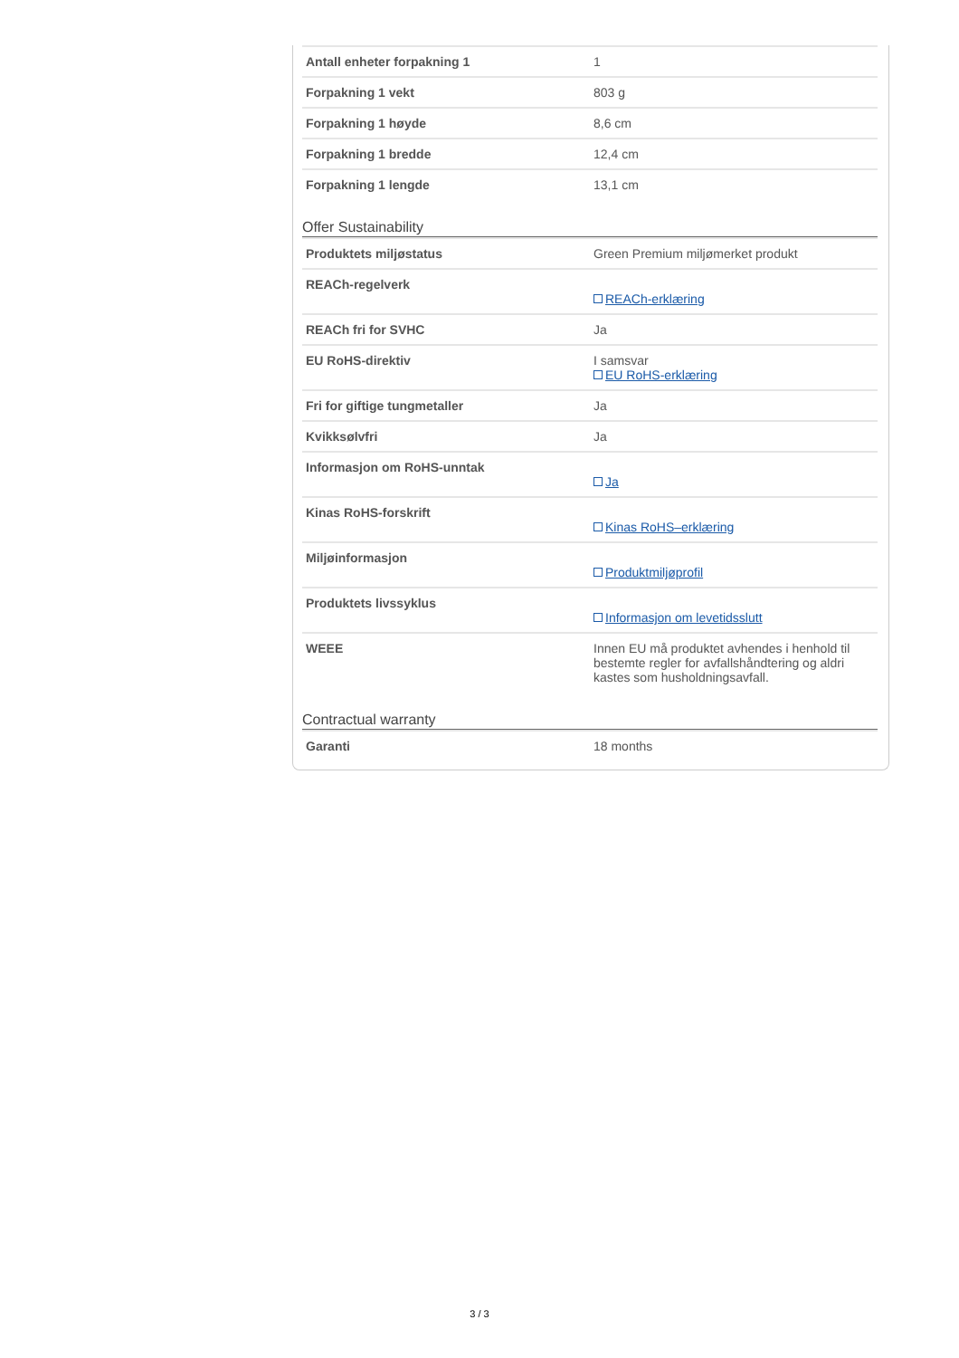| Antall enheter forpakning 1 | 1 |
| Forpakning 1 vekt | 803 g |
| Forpakning 1 høyde | 8,6 cm |
| Forpakning 1 bredde | 12,4 cm |
| Forpakning 1 lengde | 13,1 cm |
Offer Sustainability
| Produktets miljøstatus | Green Premium miljømerket produkt |
| REACh-regelverk | REACh-erklæring |
| REACh fri for SVHC | Ja |
| EU RoHS-direktiv | I samsvar EU RoHS-erklæring |
| Fri for giftige tungmetaller | Ja |
| Kvikksølvfri | Ja |
| Informasjon om RoHS-unntak | Ja |
| Kinas RoHS-forskrift | Kinas RoHS–erklæring |
| Miljøinformasjon | Produktmiljøprofil |
| Produktets livssyklus | Informasjon om levetidsslutt |
| WEEE | Innen EU må produktet avhendes i henhold til bestemte regler for avfallshåndtering og aldri kastes som husholdningsavfall. |
Contractual warranty
| Garanti | 18 months |
3 / 3